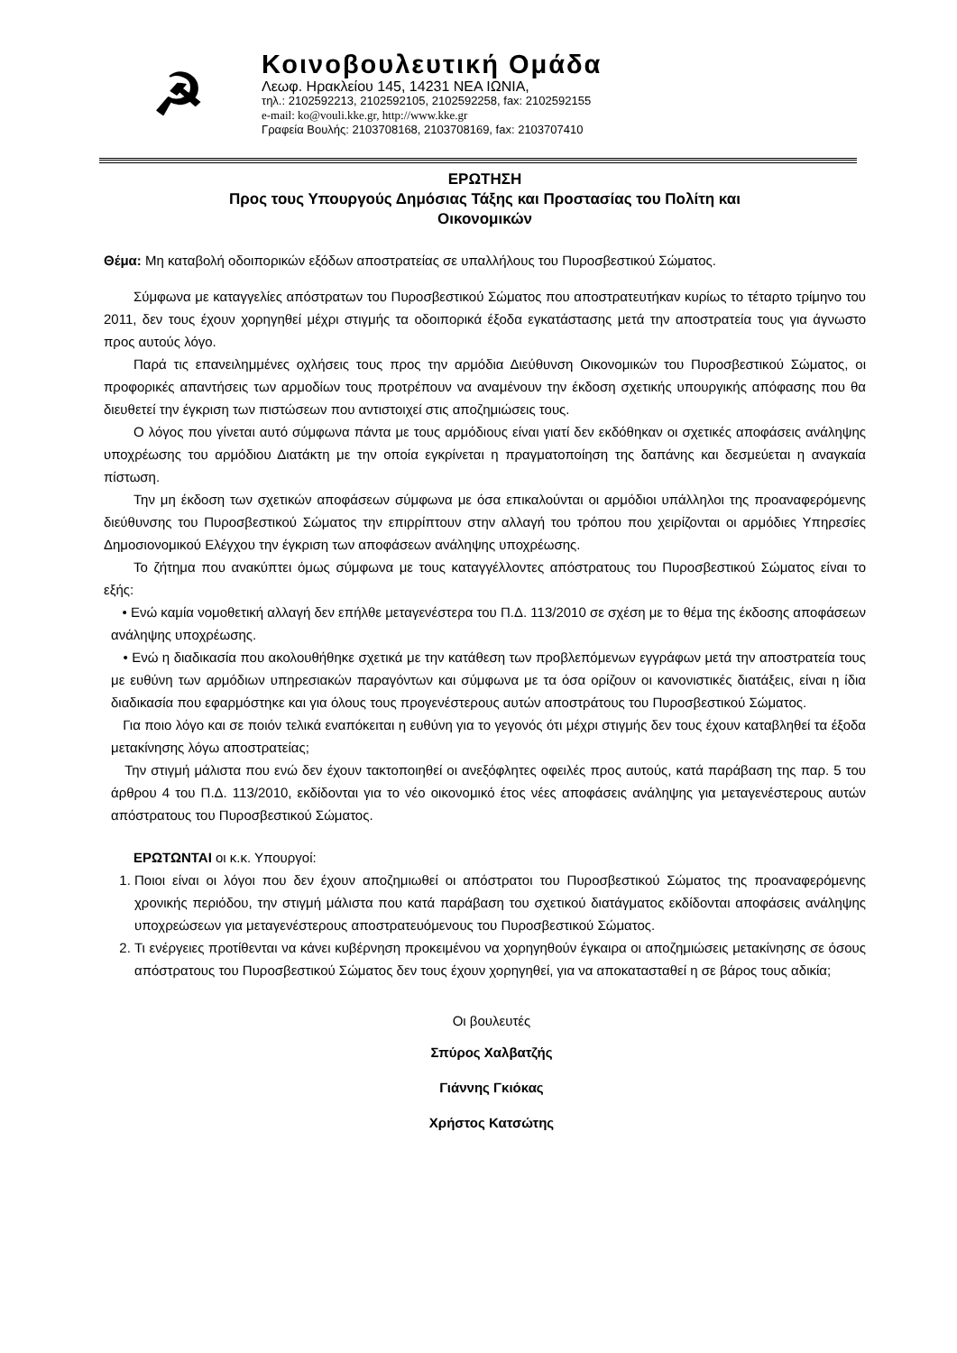☭
Κοινοβουλευτική Ομάδα
Λεωφ. Ηρακλείου 145, 14231 ΝΕΑ ΙΩΝΙΑ,
τηλ.: 2102592213, 2102592105, 2102592258, fax: 2102592155
e-mail: ko@vouli.kke.gr, http://www.kke.gr
Γραφεία Βουλής: 2103708168, 2103708169, fax: 2103707410
ΕΡΩΤΗΣΗ
Προς τους Υπουργούς Δημόσιας Τάξης και Προστασίας του Πολίτη και
Οικονομικών
Θέμα: Μη καταβολή οδοιπορικών εξόδων αποστρατείας σε υπαλλήλους του Πυροσβεστικού Σώματος.
Σύμφωνα με καταγγελίες απόστρατων του Πυροσβεστικού Σώματος που αποστρατευτήκαν κυρίως το τέταρτο τρίμηνο του 2011, δεν τους έχουν χορηγηθεί μέχρι στιγμής τα οδοιπορικά έξοδα εγκατάστασης μετά την αποστρατεία τους για άγνωστο προς αυτούς λόγο.
Παρά τις επανειλημμένες οχλήσεις τους προς την αρμόδια Διεύθυνση Οικονομικών του Πυροσβεστικού Σώματος, οι προφορικές απαντήσεις των αρμοδίων τους προτρέπουν να αναμένουν την έκδοση σχετικής υπουργικής απόφασης που θα διευθετεί την έγκριση των πιστώσεων που αντιστοιχεί στις αποζημιώσεις τους.
Ο λόγος που γίνεται αυτό σύμφωνα πάντα με τους αρμόδιους είναι γιατί δεν εκδόθηκαν οι σχετικές αποφάσεις ανάληψης υποχρέωσης του αρμόδιου Διατάκτη με την οποία εγκρίνεται η πραγματοποίηση της δαπάνης και δεσμεύεται η αναγκαία πίστωση.
Την μη έκδοση των σχετικών αποφάσεων σύμφωνα με όσα επικαλούνται οι αρμόδιοι υπάλληλοι της προαναφερόμενης διεύθυνσης του Πυροσβεστικού Σώματος την επιρρίπτουν στην αλλαγή του τρόπου που χειρίζονται οι αρμόδιες Υπηρεσίες Δημοσιονομικού Ελέγχου την έγκριση των αποφάσεων ανάληψης υποχρέωσης.
Το ζήτημα που ανακύπτει όμως σύμφωνα με τους καταγγέλλοντες απόστρατους του Πυροσβεστικού Σώματος είναι το εξής:
• Ενώ καμία νομοθετική αλλαγή δεν επήλθε μεταγενέστερα του Π.Δ. 113/2010 σε σχέση με το θέμα της έκδοσης αποφάσεων ανάληψης υποχρέωσης.
• Ενώ η διαδικασία που ακολουθήθηκε σχετικά με την κατάθεση των προβλεπόμενων εγγράφων μετά την αποστρατεία τους με ευθύνη των αρμόδιων υπηρεσιακών παραγόντων και σύμφωνα με τα όσα ορίζουν οι κανονιστικές διατάξεις, είναι η ίδια διαδικασία που εφαρμόστηκε και για όλους τους προγενέστερους αυτών αποστράτους του Πυροσβεστικού Σώματος.
Για ποιο λόγο και σε ποιόν τελικά εναπόκειται η ευθύνη για το γεγονός ότι μέχρι στιγμής δεν τους έχουν καταβληθεί τα έξοδα μετακίνησης λόγω αποστρατείας;
Την στιγμή μάλιστα που ενώ δεν έχουν τακτοποιηθεί οι ανεξόφλητες οφειλές προς αυτούς, κατά παράβαση της παρ. 5 του άρθρου 4 του Π.Δ. 113/2010, εκδίδονται για το νέο οικονομικό έτος νέες αποφάσεις ανάληψης για μεταγενέστερους αυτών απόστρατους του Πυροσβεστικού Σώματος.
ΕΡΩΤΩΝΤΑΙ οι κ.κ. Υπουργοί:
1. Ποιοι είναι οι λόγοι που δεν έχουν αποζημιωθεί οι απόστρατοι του Πυροσβεστικού Σώματος της προαναφερόμενης χρονικής περιόδου, την στιγμή μάλιστα που κατά παράβαση του σχετικού διατάγματος εκδίδονται αποφάσεις ανάληψης υποχρεώσεων για μεταγενέστερους αποστρατευόμενους του Πυροσβεστικού Σώματος.
2. Τι ενέργειες προτίθενται να κάνει κυβέρνηση προκειμένου να χορηγηθούν έγκαιρα οι αποζημιώσεις μετακίνησης σε όσους απόστρατους του Πυροσβεστικού Σώματος δεν τους έχουν χορηγηθεί, για να αποκατασταθεί η σε βάρος τους αδικία;
Οι βουλευτές
Σπύρος Χαλβατζής
Γιάννης Γκιόκας
Χρήστος Κατσώτης